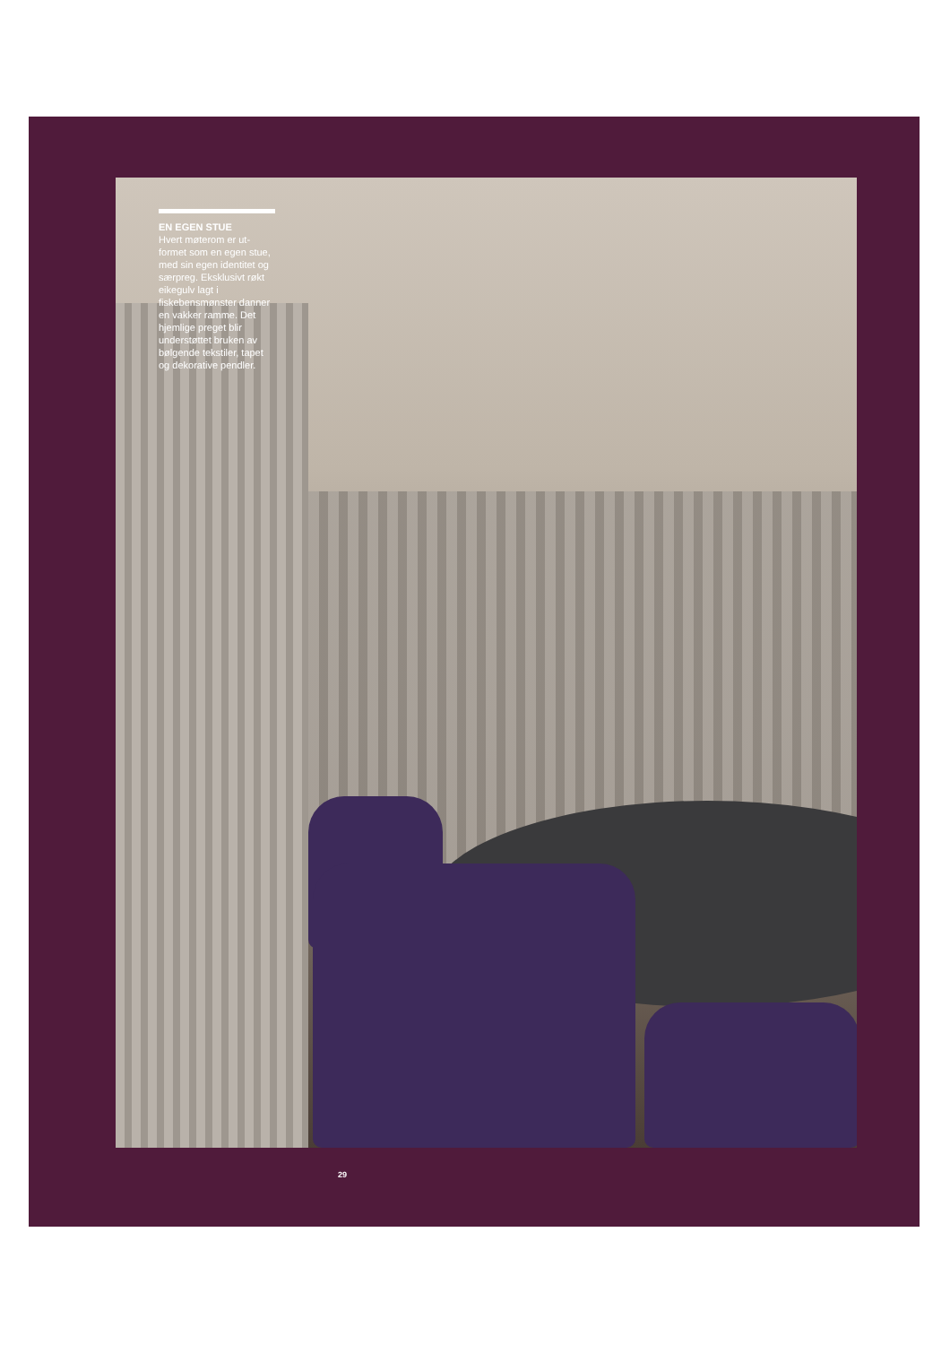EN EGEN STUE
Hvert møterom er ut-formet som en egen stue, med sin egen identitet og særpreg. Eksklusivt røkt eikegulv lagt i fiskebensmønster danner en vakker ramme. Det hjemlige preget blir understøttet bruken av bølgende tekstiler, tapet og dekorative pendler.
29